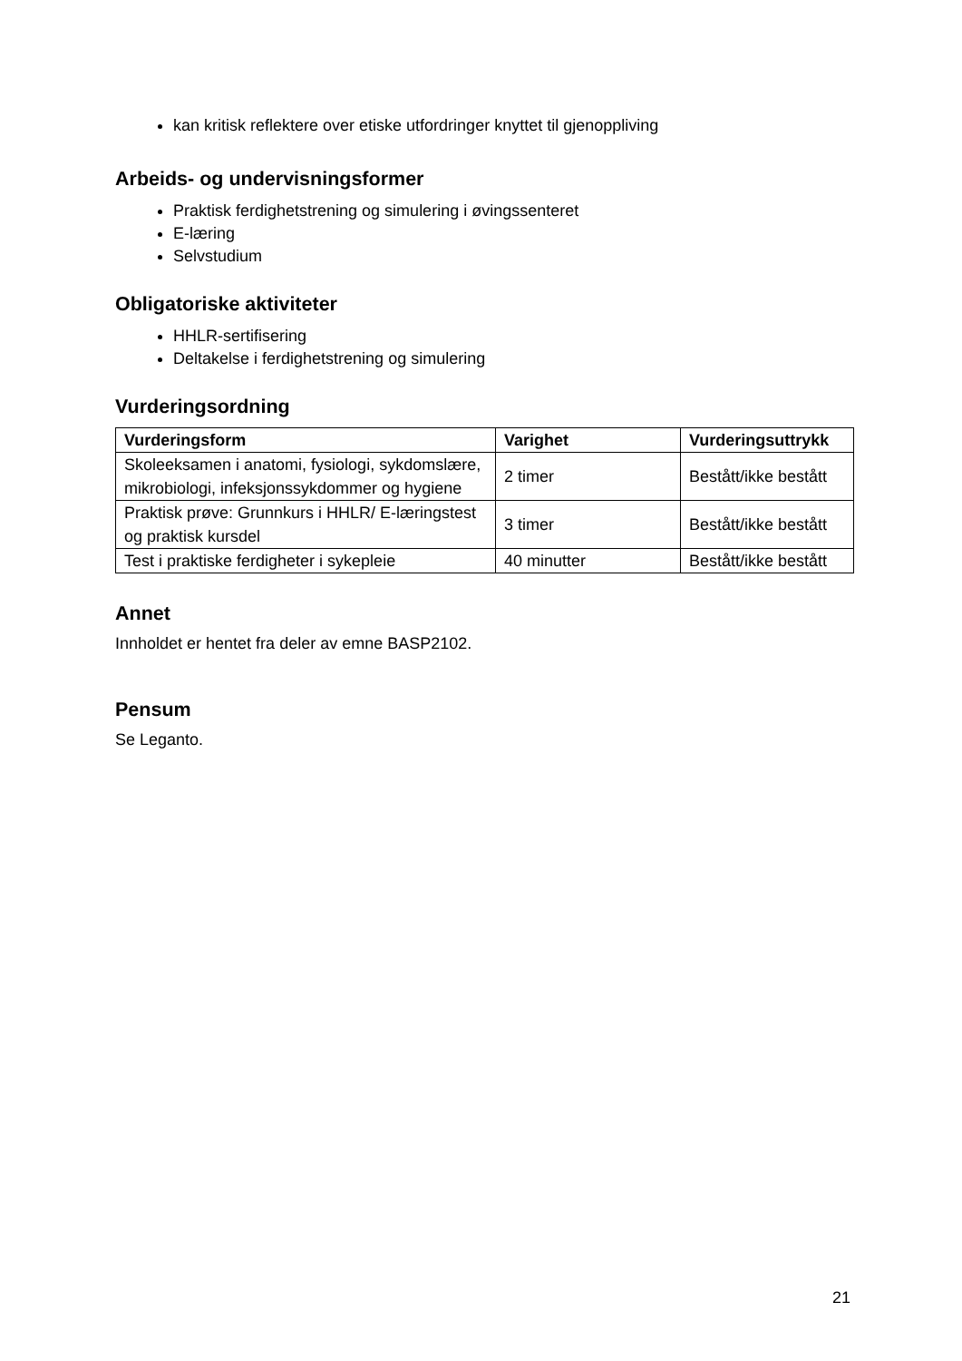kan kritisk reflektere over etiske utfordringer knyttet til gjenoppliving
Arbeids- og undervisningsformer
Praktisk ferdighetstrening og simulering i øvingssenteret
E-læring
Selvstudium
Obligatoriske aktiviteter
HHLR-sertifisering
Deltakelse i ferdighetstrening og simulering
Vurderingsordning
| Vurderingsform | Varighet | Vurderingsuttrykk |
| --- | --- | --- |
| Skoleeksamen i anatomi, fysiologi, sykdomslære, mikrobiologi, infeksjonssykdommer og hygiene | 2 timer | Bestått/ikke bestått |
| Praktisk prøve: Grunnkurs i HHLR/ E-læringstest og praktisk kursdel | 3 timer | Bestått/ikke bestått |
| Test i praktiske ferdigheter i sykepleie | 40 minutter | Bestått/ikke bestått |
Annet
Innholdet er hentet fra deler av emne BASP2102.
Pensum
Se Leganto.
21